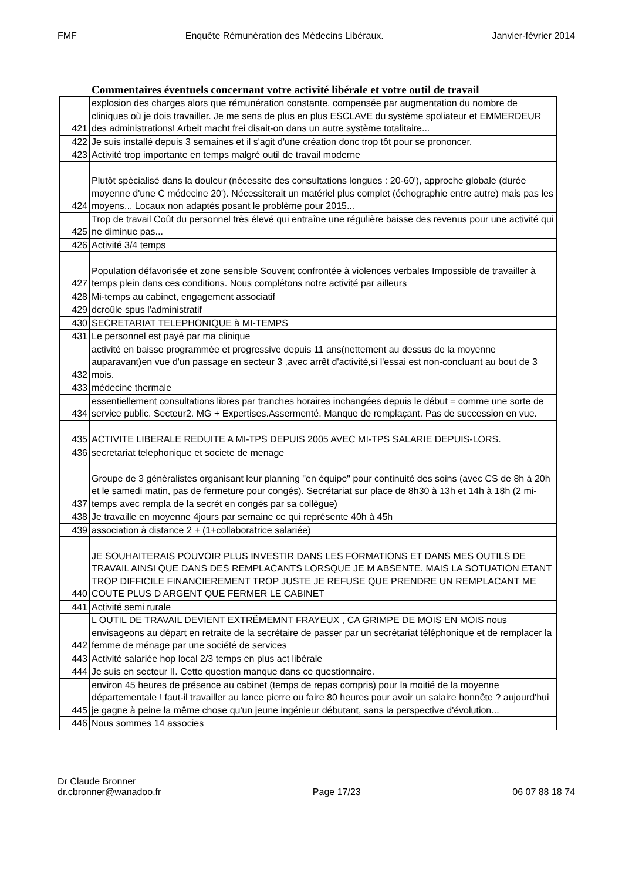FMF Enquête Rémunération des Médecins Libéraux. Janvier-février 2014
Commentaires éventuels concernant votre activité libérale et votre outil de travail
| 421 | explosion des charges alors que rémunération constante, compensée par augmentation du nombre de cliniques où je dois travailler. Je me sens de plus en plus ESCLAVE du système spoliateur et EMMERDEUR des administrations! Arbeit macht frei disait-on dans un autre système totalitaire... |
| 422 | Je suis installé depuis 3 semaines et il s'agit d'une création donc trop tôt pour se prononcer. |
| 423 | Activité trop importante en temps malgré outil de travail moderne |
| 424 | Plutôt spécialisé dans la douleur (nécessite des consultations longues : 20-60'), approche globale (durée moyenne d'une C médecine 20'). Nécessiterait un matériel plus complet (échographie entre autre) mais pas les moyens... Locaux non adaptés posant le problème pour 2015... |
| 425 | Trop de travail Coût du personnel très élevé qui entraîne une régulière baisse des revenus pour une activité qui ne diminue pas... |
| 426 | Activité 3/4 temps |
| 427 | Population défavorisée et zone sensible Souvent confrontée à violences verbales Impossible de travailler à temps plein dans ces conditions. Nous complétons notre activité par ailleurs |
| 428 | Mi-temps au cabinet, engagement associatif |
| 429 | dcroûle spus l'administratif |
| 430 | SECRETARIAT TELEPHONIQUE à MI-TEMPS |
| 431 | Le personnel est payé par ma clinique |
| 432 | activité en baisse programmée et progressive depuis 11 ans(nettement au dessus de la moyenne auparavant)en vue d'un passage en secteur 3 ,avec arrêt d'activité,si l'essai est non-concluant au bout de 3 mois. |
| 433 | médecine thermale |
| 434 | essentiellement consultations libres par tranches horaires inchangées depuis le début = comme une sorte de service public. Secteur2. MG + Expertises.Assermenté. Manque de remplaçant. Pas de succession en vue. |
| 435 | ACTIVITE LIBERALE REDUITE A MI-TPS DEPUIS 2005 AVEC MI-TPS SALARIE DEPUIS-LORS. |
| 436 | secretariat telephonique et societe de menage |
| 437 | Groupe de 3 généralistes organisant leur planning "en équipe" pour continuité des soins (avec CS de 8h à 20h et le samedi matin, pas de fermeture pour congés). Secrétariat sur place de 8h30 à 13h et 14h à 18h (2 mi-temps avec rempla de la secrét en congés par sa collègue) |
| 438 | Je travaille en moyenne 4jours par semaine ce qui représente 40h à 45h |
| 439 | association à distance 2 + (1+collaboratrice salariée) |
| 440 | JE SOUHAITERAIS POUVOIR PLUS INVESTIR DANS LES FORMATIONS ET DANS MES OUTILS DE TRAVAIL AINSI QUE DANS DES REMPLACANTS LORSQUE JE M ABSENTE. MAIS LA SOTUATION ETANT TROP DIFFICILE FINANCIEREMENT TROP JUSTE JE REFUSE QUE PRENDRE UN REMPLACANT ME COUTE PLUS D ARGENT QUE FERMER LE CABINET |
| 441 | Activité semi rurale |
| 442 | L OUTIL DE TRAVAIL DEVIENT EXTRËMEMNT FRAYEUX , CA GRIMPE DE MOIS EN MOIS nous envisageons au départ en retraite de la secrétaire de passer par un secrétariat téléphonique et de remplacer la femme de ménage par une société de services |
| 443 | Activité salariée hop local 2/3 temps en plus act libérale |
| 444 | Je suis en secteur II. Cette question manque dans ce questionnaire. |
| 445 | environ 45 heures de présence au cabinet (temps de repas compris) pour la moitié de la moyenne départementale ! faut-il travailler au lance pierre ou faire 80 heures pour avoir un salaire honnête ? aujourd'hui je gagne à peine la même chose qu'un jeune ingénieur débutant, sans la perspective d'évolution... |
| 446 | Nous sommes 14 associes |
Dr Claude Bronner
dr.cbronner@wanadoo.fr Page 17/23 06 07 88 18 74